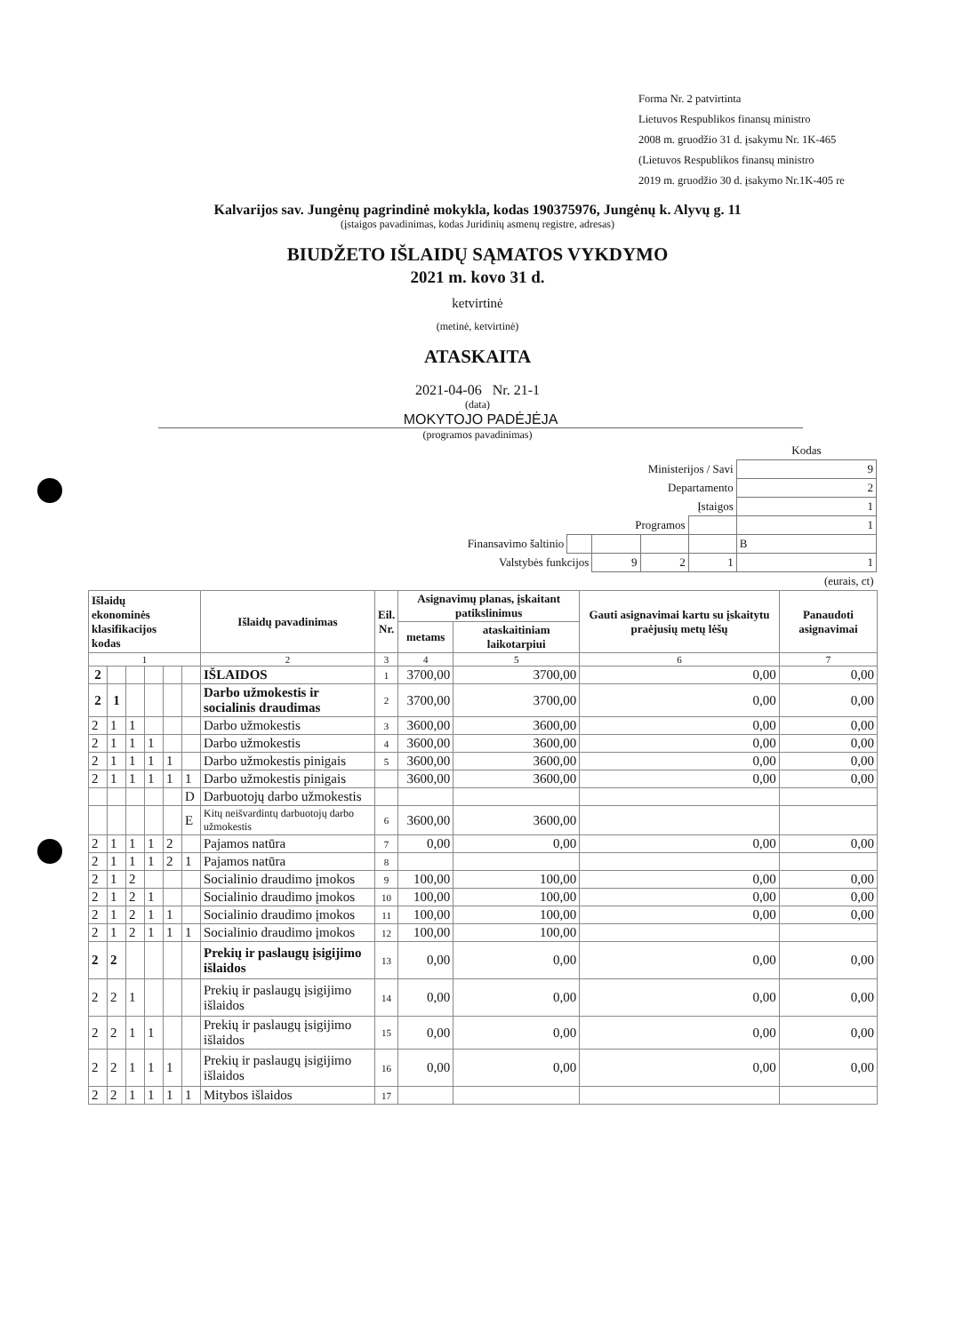Forma Nr. 2 patvirtinta
Lietuvos Respublikos finansų ministro
2008 m. gruodžio 31 d. įsakymu Nr. 1K-465
(Lietuvos Respublikos finansų ministro
2019 m. gruodžio 30 d. įsakymo Nr.1K-405 re
Kalvarijos sav. Jungėnų pagrindinė mokykla, kodas 190375976, Jungėnų k. Alyvų g. 11
(įstaigos pavadinimas, kodas Juridinių asmenų registre, adresas)
BIUDŽETO IŠLAIDŲ SĄMATOS VYKDYMO
2021 m. kovo 31 d.
ketvirtinė
(metinė, ketvirtinė)
ATASKAITA
2021-04-06 Nr. 21-1
(data)
MOKYTOJO PADĖJĖJA
(programos pavadinimas)
| | | | | | Kodas |
| Ministerijos / Savi | | | | | 9 |
| Departamento | | | | | 2 |
| Įstaigos | | | | | 1 |
| Programos | | | | | 1 |
| Finansavimo šaltinio | | | | | B |
| Valstybės funkcijos | | 9 | 2 | 1 | 1 |
| (eurais, ct) | | | | | |
| Išlaidų ekonominės klasifikacijos kodas | | | | | | Išlaidų pavadinimas | Eil. Nr. | Asignavimų planas, įskaitant patikslinimus | | Gauti asignavimai kartu su įskaitytu praėjusių metų lėšų | Panaudoti asignavimai |
| --- | --- | --- | --- | --- | --- | --- | --- | --- | --- | --- | --- |
| | | | | | | | | metams | ataskaitiniam laikotarpiui | | |
| 1 | | | | | | 2 | 3 | 4 | 5 | 6 | 7 |
| 2 | | | | | | IŠLAIDOS | 1 | 3700,00 | 3700,00 | 0,00 | 0,00 |
| 2 | 1 | | | | | Darbo užmokestis ir socialinis draudimas | 2 | 3700,00 | 3700,00 | 0,00 | 0,00 |
| 2 | 1 | 1 | | | | Darbo užmokestis | 3 | 3600,00 | 3600,00 | 0,00 | 0,00 |
| 2 | 1 | 1 | 1 | | | Darbo užmokestis | 4 | 3600,00 | 3600,00 | 0,00 | 0,00 |
| 2 | 1 | 1 | 1 | 1 | | Darbo užmokestis pinigais | 5 | 3600,00 | 3600,00 | 0,00 | 0,00 |
| 2 | 1 | 1 | 1 | 1 | 1 | Darbo užmokestis pinigais | | 3600,00 | 3600,00 | 0,00 | 0,00 |
| | | | | | D | Darbuotojų darbo užmokestis | | | | | |
| | | | | | E | Kitų neišvardintų darbuotojų darbo užmokestis | 6 | 3600,00 | 3600,00 | | |
| 2 | 1 | 1 | 1 | 2 | | Pajamos natūra | 7 | 0,00 | 0,00 | 0,00 | 0,00 |
| 2 | 1 | 1 | 1 | 2 | 1 | Pajamos natūra | 8 | | | | |
| 2 | 1 | 2 | | | | Socialinio draudimo įmokos | 9 | 100,00 | 100,00 | 0,00 | 0,00 |
| 2 | 1 | 2 | 1 | | | Socialinio draudimo įmokos | 10 | 100,00 | 100,00 | 0,00 | 0,00 |
| 2 | 1 | 2 | 1 | 1 | | Socialinio draudimo įmokos | 11 | 100,00 | 100,00 | 0,00 | 0,00 |
| 2 | 1 | 2 | 1 | 1 | 1 | Socialinio draudimo įmokos | 12 | 100,00 | 100,00 | | |
| 2 | 2 | | | | | Prekių ir paslaugų įsigijimo išlaidos | 13 | 0,00 | 0,00 | 0,00 | 0,00 |
| 2 | 2 | 1 | | | | Prekių ir paslaugų įsigijimo išlaidos | 14 | 0,00 | 0,00 | 0,00 | 0,00 |
| 2 | 2 | 1 | 1 | | | Prekių ir paslaugų įsigijimo išlaidos | 15 | 0,00 | 0,00 | 0,00 | 0,00 |
| 2 | 2 | 1 | 1 | 1 | | Prekių ir paslaugų įsigijimo išlaidos | 16 | 0,00 | 0,00 | 0,00 | 0,00 |
| 2 | 2 | 1 | 1 | 1 | 1 | Mitybos išlaidos | 17 | | | | |